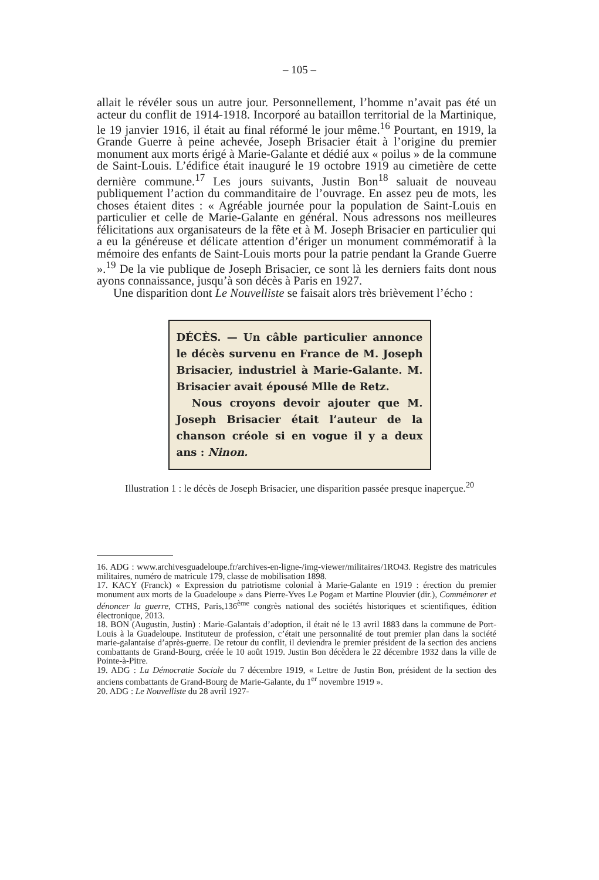– 105 –
allait le révéler sous un autre jour. Personnellement, l’homme n’avait pas été un acteur du conflit de 1914-1918. Incorporé au bataillon territorial de la Martinique, le 19 janvier 1916, il était au final réformé le jour même.<sup>16</sup> Pourtant, en 1919, la Grande Guerre à peine achevée, Joseph Brisacier était à l’origine du premier monument aux morts érigé à Marie-Galante et dédié aux « poilus » de la commune de Saint-Louis. L’édifice était inauguré le 19 octobre 1919 au cimetière de cette dernière commune.<sup>17</sup> Les jours suivants, Justin Bon<sup>18</sup> saluait de nouveau publiquement l’action du commanditaire de l’ouvrage. En assez peu de mots, les choses étaient dites : « Agréable journée pour la population de Saint-Louis en particulier et celle de Marie-Galante en général. Nous adressons nos meilleures félicitations aux organisateurs de la fête et à M. Joseph Brisacier en particulier qui a eu la généreuse et délicate attention d’ériger un monument commémoratif à la mémoire des enfants de Saint-Louis morts pour la patrie pendant la Grande Guerre ».<sup>19</sup> De la vie publique de Joseph Brisacier, ce sont là les derniers faits dont nous ayons connaissance, jusqu’à son décès à Paris en 1927.
Une disparition dont Le Nouvelliste se faisait alors très brièvement l’écho :
DÉCÈS. — Un câble particulier annonce le décès survenu en France de M. Joseph Brisacier, industriel à Marie-Galante. M. Brisacier avait épousé Mlle de Retz.
Nous croyons devoir ajouter que M. Joseph Brisacier était l’auteur de la chanson créole si en vogue il y a deux ans : Ninon.
Illustration 1 : le décès de Joseph Brisacier, une disparition passée presque inaperçue.<sup>20</sup>
16. ADG : www.archivesguadeloupe.fr/archives-en-ligne-/img-viewer/militaires/1RO43. Registre des matricules militaires, numéro de matricule 179, classe de mobilisation 1898.
17. KACY (Franck) « Expression du patriotisme colonial à Marie-Galante en 1919 : érection du premier monument aux morts de la Guadeloupe » dans Pierre-Yves Le Pogam et Martine Plouvier (dir.), Commémorer et dénoncer la guerre, CTHS, Paris,136<sup>ème</sup> congrès national des sociétés historiques et scientifiques, édition électronique, 2013.
18. BON (Augustin, Justin) : Marie-Galantais d’adoption, il était né le 13 avril 1883 dans la commune de Port-Louis à la Guadeloupe. Instituteur de profession, c’était une personnalité de tout premier plan dans la société marie-galantaise d’après-guerre. De retour du conflit, il deviendra le premier président de la section des anciens combattants de Grand-Bourg, créée le 10 août 1919. Justin Bon décèdera le 22 décembre 1932 dans la ville de Pointe-à-Pitre.
19. ADG : La Démocratie Sociale du 7 décembre 1919, « Lettre de Justin Bon, président de la section des anciens combattants de Grand-Bourg de Marie-Galante, du 1<sup>er</sup> novembre 1919 ».
20. ADG : Le Nouvelliste du 28 avril 1927-